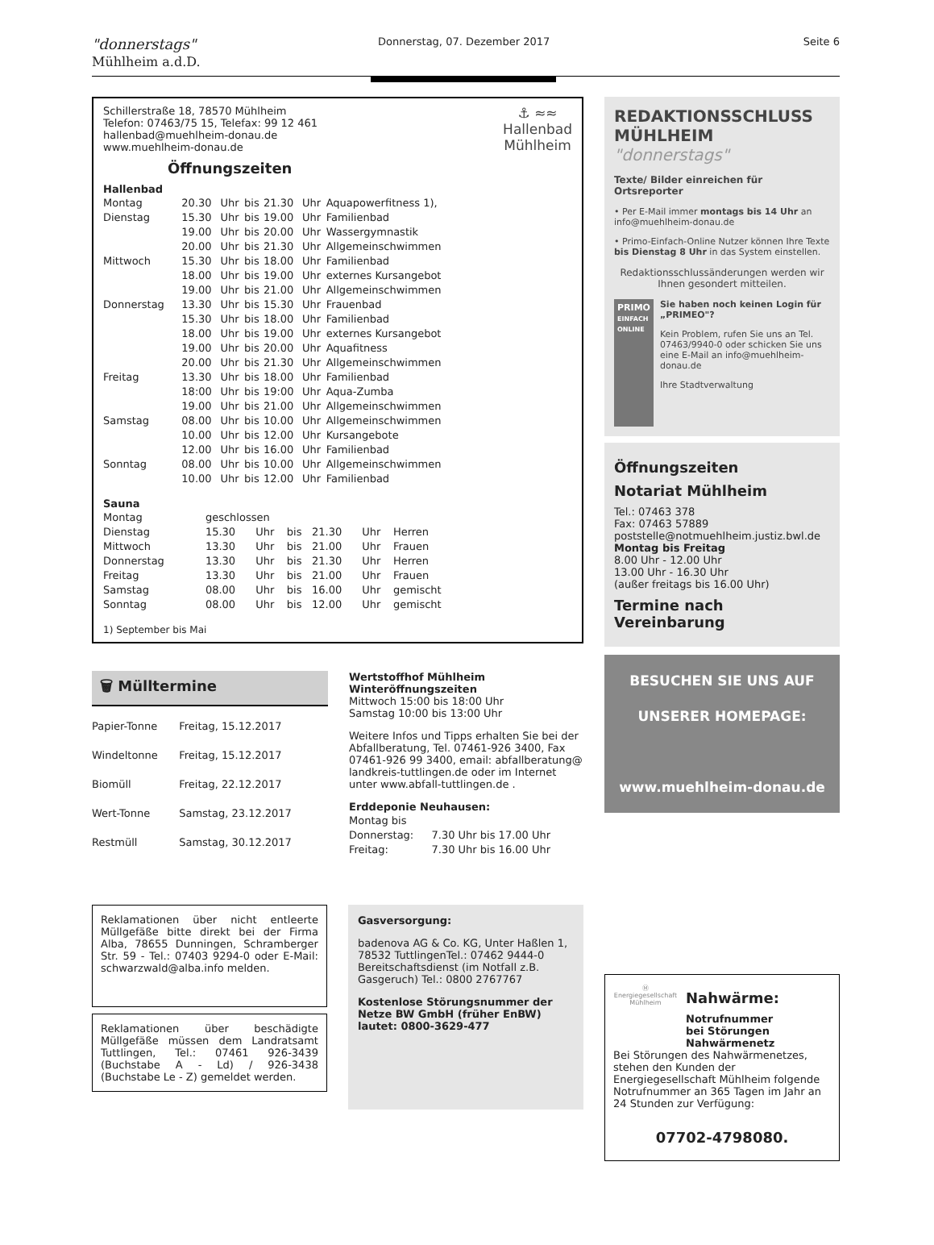"donnerstags"
Mühlheim a.d.D.
Donnerstag, 07. Dezember 2017
Seite 6
Schillerstraße 18, 78570 Mühlheim
Telefon: 07463/75 15, Telefax: 99 12 461
hallenbad@muehlheim-donau.de
www.muehlheim-donau.de
Öffnungszeiten
⚓ ≈≈
Hallenbad
Mühlheim
Hallenbad
| Montag | 20.30 | Uhr | bis | 21.30 | Uhr | Aquapowerfitness 1), |
| Dienstag | 15.30 | Uhr | bis | 19.00 | Uhr | Familienbad |
| | 19.00 | Uhr | bis | 20.00 | Uhr | Wassergymnastik |
| | 20.00 | Uhr | bis | 21.30 | Uhr | Allgemeinschwimmen |
| Mittwoch | 15.30 | Uhr | bis | 18.00 | Uhr | Familienbad |
| | 18.00 | Uhr | bis | 19.00 | Uhr | externes Kursangebot |
| | 19.00 | Uhr | bis | 21.00 | Uhr | Allgemeinschwimmen |
| Donnerstag | 13.30 | Uhr | bis | 15.30 | Uhr | Frauenbad |
| | 15.30 | Uhr | bis | 18.00 | Uhr | Familienbad |
| | 18.00 | Uhr | bis | 19.00 | Uhr | externes Kursangebot |
| | 19.00 | Uhr | bis | 20.00 | Uhr | Aquafitness |
| | 20.00 | Uhr | bis | 21.30 | Uhr | Allgemeinschwimmen |
| Freitag | 13.30 | Uhr | bis | 18.00 | Uhr | Familienbad |
| | 18:00 | Uhr | bis | 19:00 | Uhr | Aqua-Zumba |
| | 19.00 | Uhr | bis | 21.00 | Uhr | Allgemeinschwimmen |
| Samstag | 08.00 | Uhr | bis | 10.00 | Uhr | Allgemeinschwimmen |
| | 10.00 | Uhr | bis | 12.00 | Uhr | Kursangebote |
| | 12.00 | Uhr | bis | 16.00 | Uhr | Familienbad |
| Sonntag | 08.00 | Uhr | bis | 10.00 | Uhr | Allgemeinschwimmen |
| | 10.00 | Uhr | bis | 12.00 | Uhr | Familienbad |
Sauna
| Montag | geschlossen | | | | | |
| Dienstag | 15.30 | Uhr | bis | 21.30 | Uhr | Herren |
| Mittwoch | 13.30 | Uhr | bis | 21.00 | Uhr | Frauen |
| Donnerstag | 13.30 | Uhr | bis | 21.30 | Uhr | Herren |
| Freitag | 13.30 | Uhr | bis | 21.00 | Uhr | Frauen |
| Samstag | 08.00 | Uhr | bis | 16.00 | Uhr | gemischt |
| Sonntag | 08.00 | Uhr | bis | 12.00 | Uhr | gemischt |
1) September bis Mai
🗑 Mülltermine
| Papier-Tonne | Freitag, 15.12.2017 |
| Windeltonne | Freitag, 15.12.2017 |
| Biomüll | Freitag, 22.12.2017 |
| Wert-Tonne | Samstag, 23.12.2017 |
| Restmüll | Samstag, 30.12.2017 |
Wertstoffhof Mühlheim
Winteröffnungszeiten
Mittwoch 15:00 bis 18:00 Uhr
Samstag 10:00 bis 13:00 Uhr
Weitere Infos und Tipps erhalten Sie bei der Abfallberatung, Tel. 07461-926 3400, Fax 07461-926 99 3400, email: abfallberatung@ landkreis-tuttlingen.de oder im Internet unter www.abfall-tuttlingen.de .
Erddeponie Neuhausen:
| Montag bis | |
| Donnerstag: | 7.30 Uhr bis 17.00 Uhr |
| Freitag: | 7.30 Uhr bis 16.00 Uhr |
Reklamationen über nicht entleerte Müllgefäße bitte direkt bei der Firma Alba, 78655 Dunningen, Schramberger Str. 59 - Tel.: 07403 9294-0 oder E-Mail: schwarzwald@alba.info melden.
Reklamationen über beschädigte Müllgefäße müssen dem Landratsamt Tuttlingen, Tel.: 07461 926-3439 (Buchstabe A - Ld) / 926-3438 (Buchstabe Le - Z) gemeldet werden.
Gasversorgung:
badenova AG & Co. KG, Unter Haßlen 1, 78532 TuttlingenTel.: 07462 9444-0 Bereitschaftsdienst (im Notfall z.B. Gasgeruch) Tel.: 0800 2767767
Kostenlose Störungsnummer der Netze BW GmbH (früher EnBW) lautet: 0800-3629-477
REDAKTIONSSCHLUSS
MÜHLHEIM "donnerstags"
Texte/ Bilder einreichen für Ortsreporter
• Per E-Mail immer montags bis 14 Uhr an info@muehlheim-donau.de
• Primo-Einfach-Online Nutzer können Ihre Texte bis Dienstag 8 Uhr in das System einstellen.
Redaktionsschlussänderungen werden wir Ihnen gesondert mitteilen.
PRIMO
EINFACH ONLINE
Sie haben noch keinen Login für „PRIMEO"?
Kein Problem, rufen Sie uns an Tel. 07463/9940-0 oder schicken Sie uns eine E-Mail an info@muehlheim-donau.de
Ihre Stadtverwaltung
Öffnungszeiten
Notariat Mühlheim
Tel.: 07463 378
Fax: 07463 57889
poststelle@notmuehlheim.justiz.bwl.de
Montag bis Freitag
8.00 Uhr - 12.00 Uhr
13.00 Uhr - 16.30 Uhr
(außer freitags bis 16.00 Uhr)
Termine nach Vereinbarung
BESUCHEN SIE UNS AUF
UNSERER HOMEPAGE:
www.muehlheim-donau.de
Ⓜ
Energiegesellschaft Mühlheim
Nahwärme:
Notrufnummer
bei Störungen
Nahwärmenetz
Bei Störungen des Nahwärmenetzes, stehen den Kunden der Energiegesellschaft Mühlheim folgende Notrufnummer an 365 Tagen im Jahr an 24 Stunden zur Verfügung:
07702-4798080.